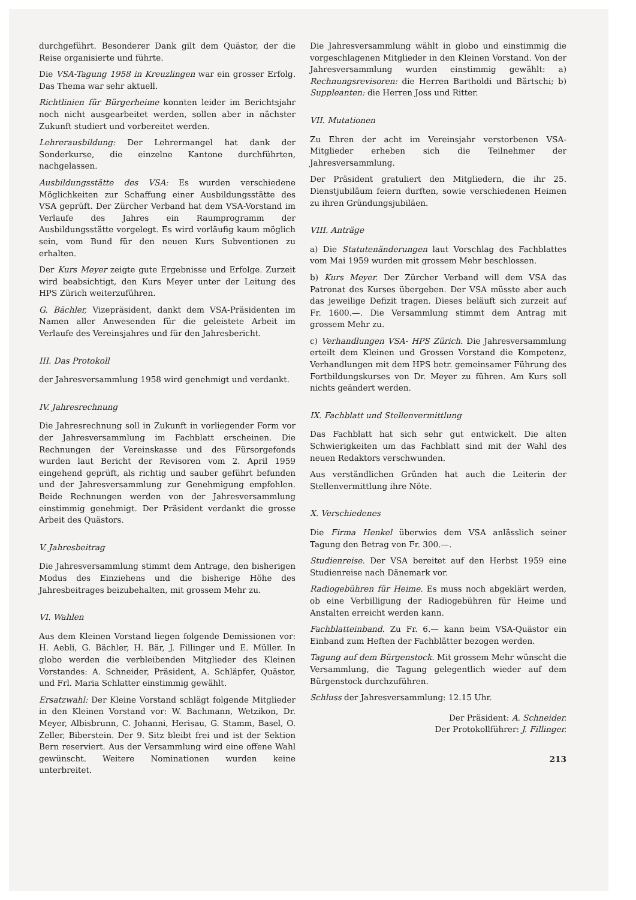durchgeführt. Besonderer Dank gilt dem Quästor, der die Reise organisierte und führte.
Die VSA-Tagung 1958 in Kreuzlingen war ein grosser Erfolg. Das Thema war sehr aktuell.
Richtlinien für Bürgerheime konnten leider im Berichtsjahr noch nicht ausgearbeitet werden, sollen aber in nächster Zukunft studiert und vorbereitet werden.
Lehrerausbildung: Der Lehrermangel hat dank der Sonderkurse, die einzelne Kantone durchführten, nachgelassen.
Ausbildungsstätte des VSA: Es wurden verschiedene Möglichkeiten zur Schaffung einer Ausbildungsstätte des VSA geprüft. Der Zürcher Verband hat dem VSA-Vorstand im Verlaufe des Jahres ein Raumprogramm der Ausbildungsstätte vorgelegt. Es wird vorläufig kaum möglich sein, vom Bund für den neuen Kurs Subventionen zu erhalten.
Der Kurs Meyer zeigte gute Ergebnisse und Erfolge. Zurzeit wird beabsichtigt, den Kurs Meyer unter der Leitung des HPS Zürich weiterzuführen.
G. Bächler, Vizepräsident, dankt dem VSA-Präsidenten im Namen aller Anwesenden für die geleistete Arbeit im Verlaufe des Vereinsjahres und für den Jahresbericht.
III. Das Protokoll
der Jahresversammlung 1958 wird genehmigt und verdankt.
IV. Jahresrechnung
Die Jahresrechnung soll in Zukunft in vorliegender Form vor der Jahresversammlung im Fachblatt erscheinen. Die Rechnungen der Vereinskasse und des Fürsorgefonds wurden laut Bericht der Revisoren vom 2. April 1959 eingehend geprüft, als richtig und sauber geführt befunden und der Jahresversammlung zur Genehmigung empfohlen. Beide Rechnungen werden von der Jahresversammlung einstimmig genehmigt. Der Präsident verdankt die grosse Arbeit des Quästors.
V. Jahresbeitrag
Die Jahresversammlung stimmt dem Antrage, den bisherigen Modus des Einziehens und die bisherige Höhe des Jahresbeitrages beizubehalten, mit grossem Mehr zu.
VI. Wahlen
Aus dem Kleinen Vorstand liegen folgende Demissionen vor: H. Aebli, G. Bächler, H. Bär, J. Fillinger und E. Müller. In globo werden die verbleibenden Mitglieder des Kleinen Vorstandes: A. Schneider, Präsident, A. Schläpfer, Quästor, und Frl. Maria Schlatter einstimmig gewählt.
Ersatzwahl: Der Kleine Vorstand schlägt folgende Mitglieder in den Kleinen Vorstand vor: W. Bachmann, Wetzikon, Dr. Meyer, Albisbrunn, C. Johanni, Herisau, G. Stamm, Basel, O. Zeller, Biberstein. Der 9. Sitz bleibt frei und ist der Sektion Bern reserviert. Aus der Versammlung wird eine offene Wahl gewünscht. Weitere Nominationen wurden keine unterbreitet.
Die Jahresversammlung wählt in globo und einstimmig die vorgeschlagenen Mitglieder in den Kleinen Vorstand. Von der Jahresversammlung wurden einstimmig gewählt: a) Rechnungsrevisoren: die Herren Bartholdi und Bärtschi; b) Suppleanten: die Herren Joss und Ritter.
VII. Mutationen
Zu Ehren der acht im Vereinsjahr verstorbenen VSA-Mitglieder erheben sich die Teilnehmer der Jahresversammlung.
Der Präsident gratuliert den Mitgliedern, die ihr 25. Dienstjubiläum feiern durften, sowie verschiedenen Heimen zu ihren Gründungsjubiläen.
VIII. Anträge
a) Die Statutenänderungen laut Vorschlag des Fachblattes vom Mai 1959 wurden mit grossem Mehr beschlossen.
b) Kurs Meyer. Der Zürcher Verband will dem VSA das Patronat des Kurses übergeben. Der VSA müsste aber auch das jeweilige Defizit tragen. Dieses beläuft sich zurzeit auf Fr. 1600.—. Die Versammlung stimmt dem Antrag mit grossem Mehr zu.
c) Verhandlungen VSA- HPS Zürich. Die Jahresversammlung erteilt dem Kleinen und Grossen Vorstand die Kompetenz, Verhandlungen mit dem HPS betr. gemeinsamer Führung des Fortbildungskurses von Dr. Meyer zu führen. Am Kurs soll nichts geändert werden.
IX. Fachblatt und Stellenvermittlung
Das Fachblatt hat sich sehr gut entwickelt. Die alten Schwierigkeiten um das Fachblatt sind mit der Wahl des neuen Redaktors verschwunden.
Aus verständlichen Gründen hat auch die Leiterin der Stellenvermittlung ihre Nöte.
X. Verschiedenes
Die Firma Henkel überwies dem VSA anlässlich seiner Tagung den Betrag von Fr. 300.—.
Studienreise. Der VSA bereitet auf den Herbst 1959 eine Studienreise nach Dänemark vor.
Radiogebühren für Heime. Es muss noch abgeklärt werden, ob eine Verbilligung der Radiogebühren für Heime und Anstalten erreicht werden kann.
Fachblatteinband. Zu Fr. 6.— kann beim VSA-Quästor ein Einband zum Heften der Fachblätter bezogen werden.
Tagung auf dem Bürgenstock. Mit grossem Mehr wünscht die Versammlung, die Tagung gelegentlich wieder auf dem Bürgenstock durchzuführen.
Schluss der Jahresversammlung: 12.15 Uhr.
Der Präsident: A. Schneider.
Der Protokollführer: J. Fillinger.
213